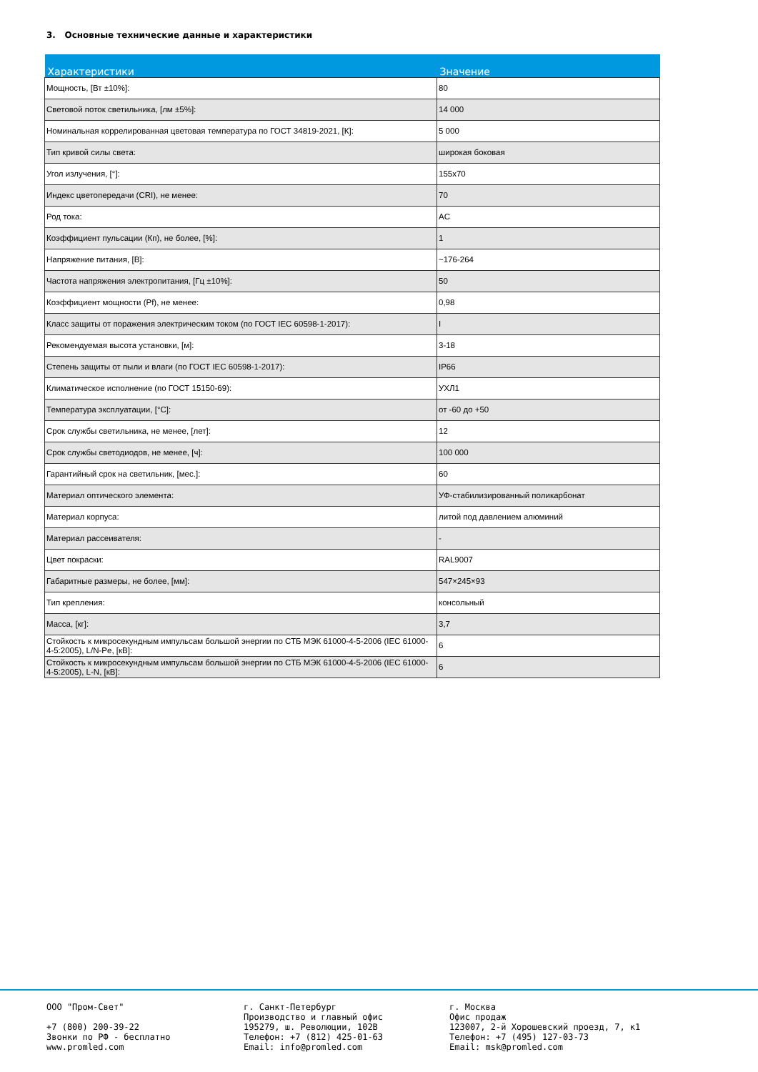3. Основные технические данные и характеристики
| Характеристики | Значение |
| --- | --- |
| Мощность, [Вт ±10%]: | 80 |
| Световой поток светильника, [лм ±5%]: | 14 000 |
| Номинальная коррелированная цветовая температура по ГОСТ 34819-2021, [К]: | 5 000 |
| Тип кривой силы света: | широкая боковая |
| Угол излучения, [°]: | 155x70 |
| Индекс цветопередачи (CRI), не менее: | 70 |
| Род тока: | AC |
| Коэффициент пульсации (Кп), не более, [%]: | 1 |
| Напряжение питания, [В]: | ~176-264 |
| Частота напряжения электропитания, [Гц ±10%]: | 50 |
| Коэффициент мощности (Pf), не менее: | 0,98 |
| Класс защиты от поражения электрическим током (по ГОСТ IEC 60598-1-2017): | I |
| Рекомендуемая высота установки, [м]: | 3-18 |
| Степень защиты от пыли и влаги (по ГОСТ IEC 60598-1-2017): | IP66 |
| Климатическое исполнение (по ГОСТ 15150-69): | УХЛ1 |
| Температура эксплуатации, [°C]: | от -60 до +50 |
| Срок службы светильника, не менее, [лет]: | 12 |
| Срок службы светодиодов, не менее, [ч]: | 100 000 |
| Гарантийный срок на светильник, [мес.]: | 60 |
| Материал оптического элемента: | УФ-стабилизированный поликарбонат |
| Материал корпуса: | литой под давлением алюминий |
| Материал рассеивателя: | - |
| Цвет покраски: | RAL9007 |
| Габаритные размеры, не более, [мм]: | 547×245×93 |
| Тип крепления: | консольный |
| Масса, [кг]: | 3,7 |
| Стойкость к микросекундным импульсам большой энергии по СТБ МЭК 61000-4-5-2006 (IEC 61000-4-5:2005), L/N-Pe, [кВ]: | 6 |
| Стойкость к микросекундным импульсам большой энергии по СТБ МЭК 61000-4-5-2006 (IEC 61000-4-5:2005), L-N, [кВ]: | 6 |
ООО "Пром-Свет" +7 (800) 200-39-22 Звонки по РФ - бесплатно www.promled.com
г. Санкт-Петербург Производство и главный офис 195279, ш. Революции, 102В Телефон: +7 (812) 425-01-63 Email: info@promled.com
г. Москва Офис продаж 123007, 2-й Хорошевский проезд, 7, к1 Телефон: +7 (495) 127-03-73 Email: msk@promled.com